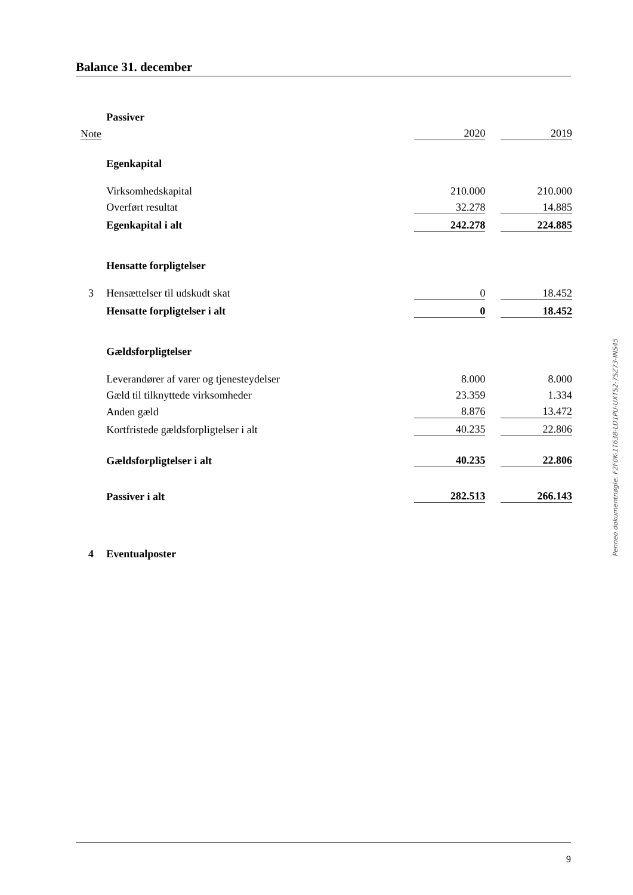Balance 31. december
| | Passiver | | | |
| Note | | 2020 | | 2019 |
| | Egenkapital | | | |
| | Virksomhedskapital | 210.000 | | 210.000 |
| | Overført resultat | 32.278 | | 14.885 |
| | Egenkapital i alt | 242.278 | | 224.885 |
| | Hensatte forpligtelser | | | |
| 3 | Hensættelser til udskudt skat | 0 | | 18.452 |
| | Hensatte forpligtelser i alt | 0 | | 18.452 |
| | Gældsforpligtelser | | | |
| | Leverandører af varer og tjenesteydelser | 8.000 | | 8.000 |
| | Gæld til tilknyttede virksomheder | 23.359 | | 1.334 |
| | Anden gæld | 8.876 | | 13.472 |
| | Kortfristede gældsforpligtelser i alt | 40.235 | | 22.806 |
| | Gældsforpligtelser i alt | 40.235 | | 22.806 |
| | Passiver i alt | 282.513 | | 266.143 |
| 4 | Eventualposter | | | |
Penneo dokumentnøgle: F2F0K-1T638-LD1PU-UXTS2-7SZ73-INS45
9